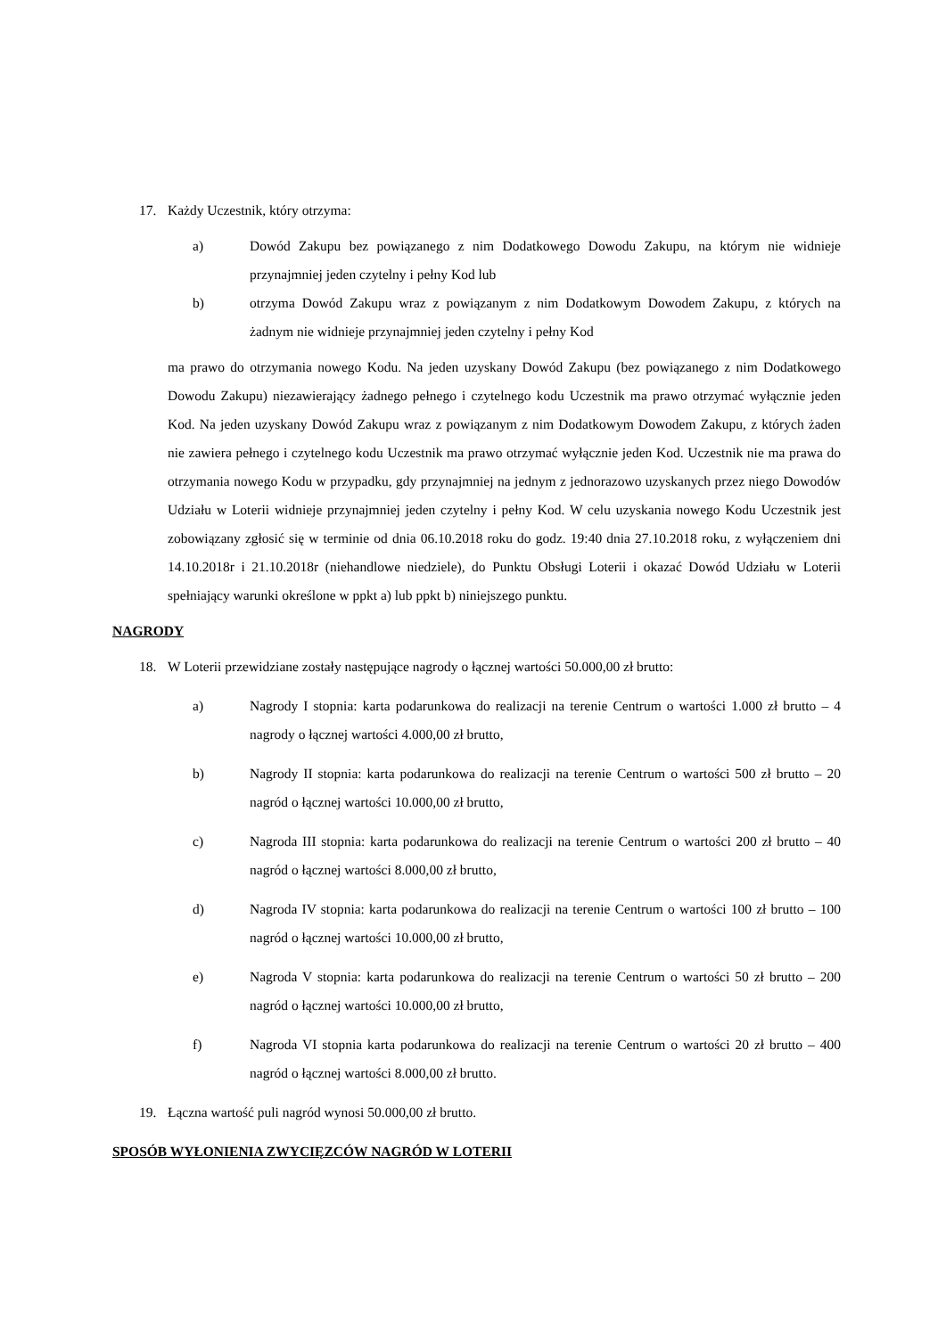17. Każdy Uczestnik, który otrzyma:
a) Dowód Zakupu bez powiązanego z nim Dodatkowego Dowodu Zakupu, na którym nie widnieje przynajmniej jeden czytelny i pełny Kod lub
b) otrzyma Dowód Zakupu wraz z powiązanym z nim Dodatkowym Dowodem Zakupu, z których na żadnym nie widnieje przynajmniej jeden czytelny i pełny Kod
ma prawo do otrzymania nowego Kodu. Na jeden uzyskany Dowód Zakupu (bez powiązanego z nim Dodatkowego Dowodu Zakupu) niezawierający żadnego pełnego i czytelnego kodu Uczestnik ma prawo otrzymać wyłącznie jeden Kod. Na jeden uzyskany Dowód Zakupu wraz z powiązanym z nim Dodatkowym Dowodem Zakupu, z których żaden nie zawiera pełnego i czytelnego kodu Uczestnik ma prawo otrzymać wyłącznie jeden Kod. Uczestnik nie ma prawa do otrzymania nowego Kodu w przypadku, gdy przynajmniej na jednym z jednorazowo uzyskanych przez niego Dowodów Udziału w Loterii widnieje przynajmniej jeden czytelny i pełny Kod. W celu uzyskania nowego Kodu Uczestnik jest zobowiązany zgłosić się w terminie od dnia 06.10.2018 roku do godz. 19:40 dnia 27.10.2018 roku, z wyłączeniem dni 14.10.2018r i 21.10.2018r (niehandlowe niedziele), do Punktu Obsługi Loterii i okazać Dowód Udziału w Loterii spełniający warunki określone w ppkt a) lub ppkt b) niniejszego punktu.
NAGRODY
18. W Loterii przewidziane zostały następujące nagrody o łącznej wartości 50.000,00 zł brutto:
a) Nagrody I stopnia: karta podarunkowa do realizacji na terenie Centrum o wartości 1.000 zł brutto – 4 nagrody o łącznej wartości 4.000,00 zł brutto,
b) Nagrody II stopnia: karta podarunkowa do realizacji na terenie Centrum o wartości 500 zł brutto – 20 nagród o łącznej wartości 10.000,00 zł brutto,
c) Nagroda III stopnia: karta podarunkowa do realizacji na terenie Centrum o wartości 200 zł brutto – 40 nagród o łącznej wartości 8.000,00 zł brutto,
d) Nagroda IV stopnia: karta podarunkowa do realizacji na terenie Centrum o wartości 100 zł brutto – 100 nagród o łącznej wartości 10.000,00 zł brutto,
e) Nagroda V stopnia: karta podarunkowa do realizacji na terenie Centrum o wartości 50 zł brutto – 200 nagród o łącznej wartości 10.000,00 zł brutto,
f) Nagroda VI stopnia karta podarunkowa do realizacji na terenie Centrum o wartości 20 zł brutto – 400 nagród o łącznej wartości 8.000,00 zł brutto.
19. Łączna wartość puli nagród wynosi 50.000,00 zł brutto.
SPOSÓB WYŁONIENIA ZWYCIĘZCÓW NAGRÓD W LOTERII